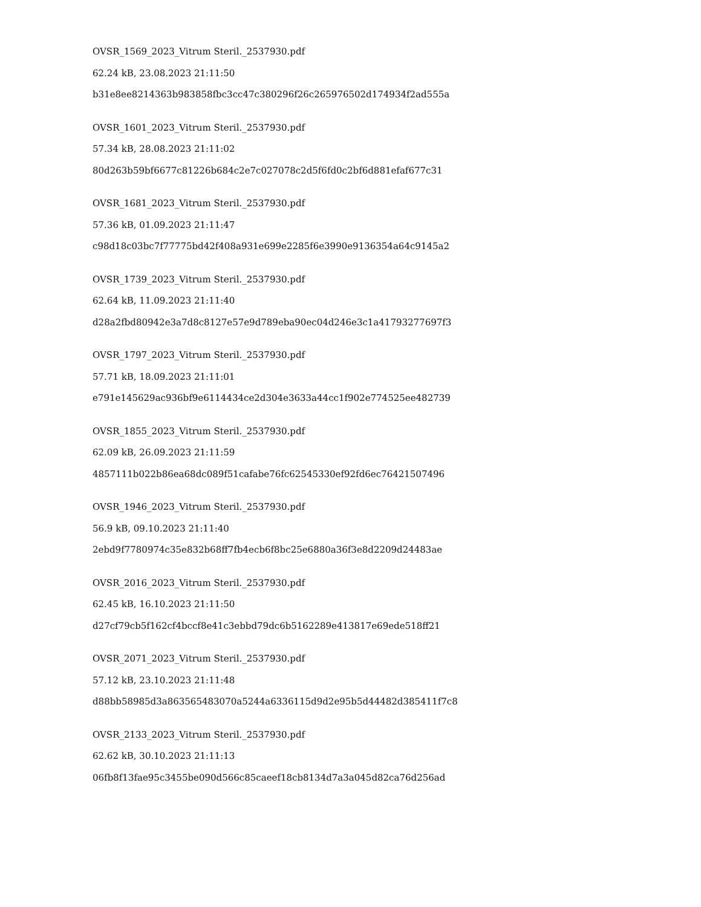OVSR_1569_2023_Vitrum Steril._2537930.pdf
62.24 kB, 23.08.2023 21:11:50
b31e8ee8214363b983858fbc3cc47c380296f26c265976502d174934f2ad555a
OVSR_1601_2023_Vitrum Steril._2537930.pdf
57.34 kB, 28.08.2023 21:11:02
80d263b59bf6677c81226b684c2e7c027078c2d5f6fd0c2bf6d881efaf677c31
OVSR_1681_2023_Vitrum Steril._2537930.pdf
57.36 kB, 01.09.2023 21:11:47
c98d18c03bc7f77775bd42f408a931e699e2285f6e3990e9136354a64c9145a2
OVSR_1739_2023_Vitrum Steril._2537930.pdf
62.64 kB, 11.09.2023 21:11:40
d28a2fbd80942e3a7d8c8127e57e9d789eba90ec04d246e3c1a41793277697f3
OVSR_1797_2023_Vitrum Steril._2537930.pdf
57.71 kB, 18.09.2023 21:11:01
e791e145629ac936bf9e6114434ce2d304e3633a44cc1f902e774525ee482739
OVSR_1855_2023_Vitrum Steril._2537930.pdf
62.09 kB, 26.09.2023 21:11:59
4857111b022b86ea68dc089f51cafabe76fc62545330ef92fd6ec76421507496
OVSR_1946_2023_Vitrum Steril._2537930.pdf
56.9 kB, 09.10.2023 21:11:40
2ebd9f7780974c35e832b68ff7fb4ecb6f8bc25e6880a36f3e8d2209d24483ae
OVSR_2016_2023_Vitrum Steril._2537930.pdf
62.45 kB, 16.10.2023 21:11:50
d27cf79cb5f162cf4bccf8e41c3ebbd79dc6b5162289e413817e69ede518ff21
OVSR_2071_2023_Vitrum Steril._2537930.pdf
57.12 kB, 23.10.2023 21:11:48
d88bb58985d3a863565483070a5244a6336115d9d2e95b5d44482d385411f7c8
OVSR_2133_2023_Vitrum Steril._2537930.pdf
62.62 kB, 30.10.2023 21:11:13
06fb8f13fae95c3455be090d566c85caeef18cb8134d7a3a045d82ca76d256ad